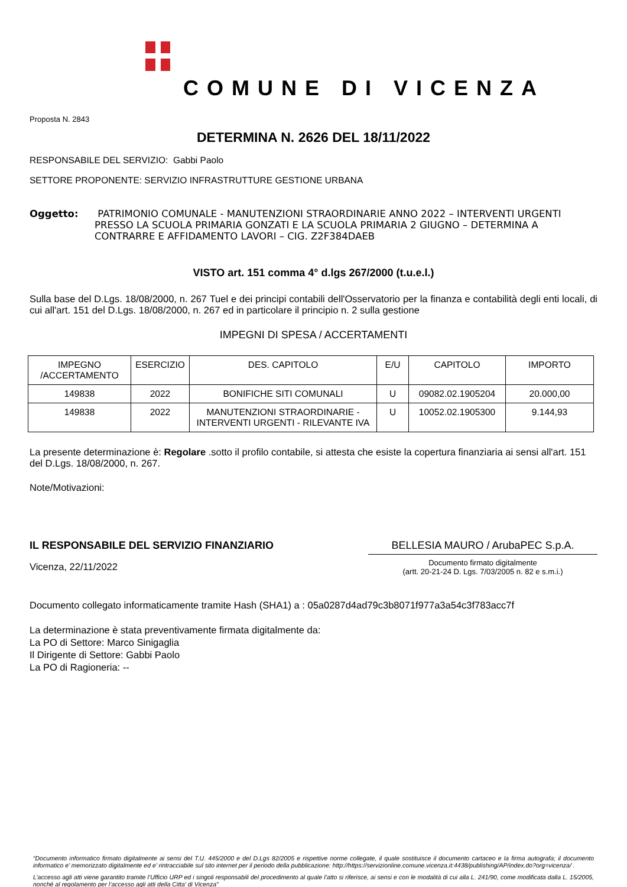COMUNE DI VICENZA
Proposta N. 2843
DETERMINA N. 2626 DEL 18/11/2022
RESPONSABILE DEL SERVIZIO: Gabbi Paolo
SETTORE PROPONENTE: SERVIZIO INFRASTRUTTURE GESTIONE URBANA
Oggetto: PATRIMONIO COMUNALE - MANUTENZIONI STRAORDINARIE ANNO 2022 – INTERVENTI URGENTI PRESSO LA SCUOLA PRIMARIA GONZATI E LA SCUOLA PRIMARIA 2 GIUGNO – DETERMINA A CONTRARRE E AFFIDAMENTO LAVORI – CIG. Z2F384DAEB
VISTO art. 151 comma 4° d.lgs 267/2000 (t.u.e.l.)
Sulla base del D.Lgs. 18/08/2000, n. 267 Tuel e dei principi contabili dell'Osservatorio per la finanza e contabilità degli enti locali, di cui all'art. 151 del D.Lgs. 18/08/2000, n. 267 ed in particolare il principio n. 2 sulla gestione
IMPEGNI DI SPESA / ACCERTAMENTI
| IMPEGNO /ACCERTAMENTO | ESERCIZIO | DES. CAPITOLO | E/U | CAPITOLO | IMPORTO |
| --- | --- | --- | --- | --- | --- |
| 149838 | 2022 | BONIFICHE SITI COMUNALI | U | 09082.02.1905204 | 20.000,00 |
| 149838 | 2022 | MANUTENZIONI STRAORDINARIE - INTERVENTI URGENTI - RILEVANTE IVA | U | 10052.02.1905300 | 9.144,93 |
La presente determinazione è: Regolare .sotto il profilo contabile, si attesta che esiste la copertura finanziaria ai sensi all'art. 151 del D.Lgs. 18/08/2000, n. 267.
Note/Motivazioni:
IL RESPONSABILE DEL SERVIZIO FINANZIARIO
Vicenza, 22/11/2022
BELLESIA MAURO / ArubaPEC S.p.A.
Documento firmato digitalmente
(artt. 20-21-24 D. Lgs. 7/03/2005 n. 82 e s.m.i.)
Documento collegato informaticamente tramite Hash (SHA1) a : 05a0287d4ad79c3b8071f977a3a54c3f783acc7f
La determinazione è stata preventivamente firmata digitalmente da:
La PO di Settore: Marco Sinigaglia
Il Dirigente di Settore: Gabbi Paolo
La PO di Ragioneria: --
“Documento informatico firmato digitalmente ai sensi del T.U. 445/2000 e del D.Lgs 82/2005 e rispettive norme collegate, il quale sostituisce il documento cartaceo e la firma autografa; il documento informatico e’ memorizzato digitalmente ed e’ rintracciabile sul sito internet per il periodo della pubblicazione: http://https://servizionline.comune.vicenza.it:4438/publishing/AP/index.do?org=vicenza/ .
L’accesso agli atti viene garantito tramite l’Ufficio URP ed i singoli responsabili del procedimento al quale l’atto si riferisce, ai sensi e con le modalità di cui alla L. 241/90, come modificata dalla L. 15/2005, nonché al regolamento per l’accesso agli atti della Citta' di Vicenza”